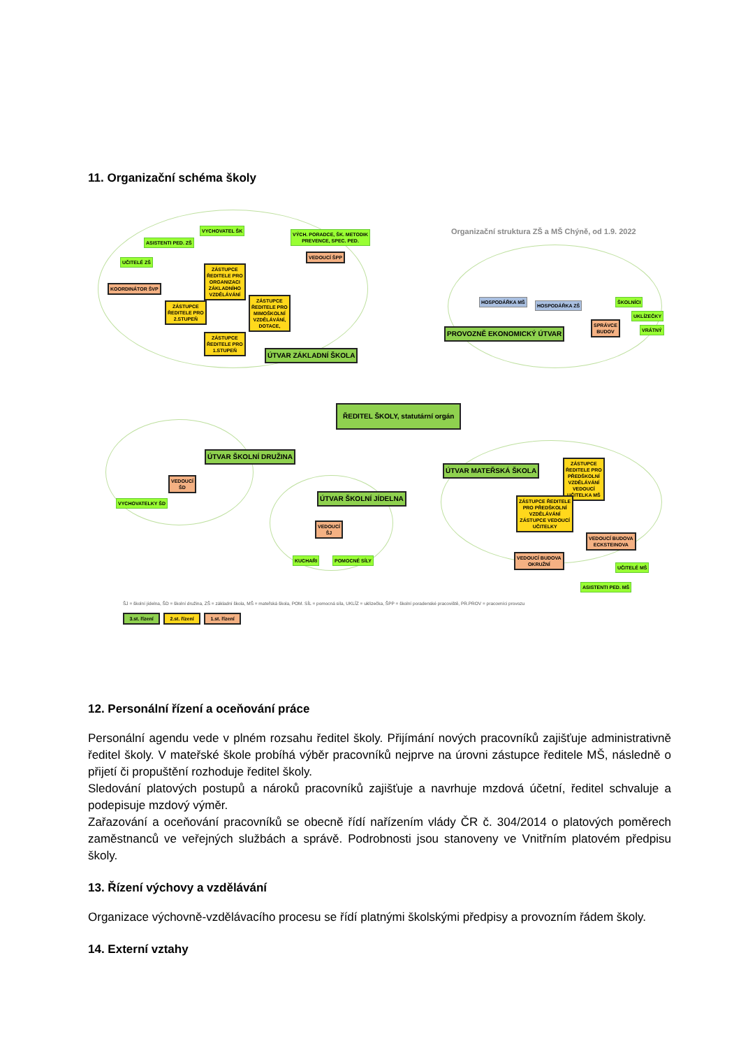11. Organizační schéma školy
Organizační struktura ZŠ a MŠ Chýně, od 1.9. 2022
VYCHOVATEL ŠK
ASISTENTI PED. ZŠ
VÝCH. PORADCE, ŠK. METODIK
PREVENCE, SPEC. PED.
VEDOUCÍ ŠPP
UČITELÉ ZŠ
KOORDINÁTOR ŠVP
ZÁSTUPCE
ŘEDITELE PRO
ORGANIZACI
ZÁKLADNÍHO
VZDĚLÁVÁNÍ
ZÁSTUPCE
ŘEDITELE PRO
2.STUPEŇ
ZÁSTUPCE
ŘEDITELE PRO
MIMOŠKOLNÍ
VZDĚLÁVÁNÍ,
DOTACE,
ZÁSTUPCE
ŘEDITELE PRO
1.STUPEŇ
ÚTVAR ZÁKLADNÍ ŠKOLA
HOSPODÁŘKA MŠ
HOSPODÁŘKA ZŠ
ŠKOLNÍCI
UKLÍZEČKY
VRÁTNÝ
SPRÁVCE
BUDOV
PROVOZNĚ EKONOMICKÝ ÚTVAR
ŘEDITEL ŠKOLY, statutární orgán
ÚTVAR ŠKOLNÍ DRUŽINA
VEDOUCÍ
ŠD
VYCHOVATELKY ŠD
ÚTVAR ŠKOLNÍ JÍDELNA
VEDOUCÍ
ŠJ
KUCHAŘI POMOCNÉ SÍLY
ÚTVAR MATEŘSKÁ ŠKOLA
ZÁSTUPCE
ŘEDITELE PRO
PŘEDŠKOLNÍ
VZDĚLÁVÁNÍ
VEDOUCÍ
UČITELKA MŠ
ZÁSTUPCE ŘEDITELE
PRO PŘEDŠKOLNÍ
VZDĚLÁVÁNÍ
ZÁSTUPCE VEDOUCÍ
UČITELKY
VEDOUCÍ BUDOVA
ECKSTEINOVA
VEDOUCÍ BUDOVA
OKRUŽNÍ
UČITELÉ MŠ
ASISTENTI PED. MŠ
ŠJ = školní jídelna, ŠD = školní družina, ZŠ = základní škola, MŠ = mateřská škola, POM. SÍL = pomocná síla, UKLÍZ = uklízečka, ŠPP = školní poradenské pracoviště, PR.PROV = pracovníci provozu
3.st. řízení
2.st. řízení
1.st. řízení
12. Personální řízení a oceňování práce
Personální agendu vede v plném rozsahu ředitel školy. Přijímání nových pracovníků zajišťuje administrativně ředitel školy. V mateřské škole probíhá výběr pracovníků nejprve na úrovni zástupce ředitele MŠ, následně o přijetí či propuštění rozhoduje ředitel školy.
Sledování platových postupů a nároků pracovníků zajišťuje a navrhuje mzdová účetní, ředitel schvaluje a podepisuje mzdový výměr.
Zařazování a oceňování pracovníků se obecně řídí nařízením vlády ČR č. 304/2014 o platových poměrech zaměstnanců ve veřejných službách a správě. Podrobnosti jsou stanoveny ve Vnitřním platovém předpisu školy.
13. Řízení výchovy a vzdělávání
Organizace výchovně-vzdělávacího procesu se řídí platnými školskými předpisy a provozním řádem školy.
14. Externí vztahy